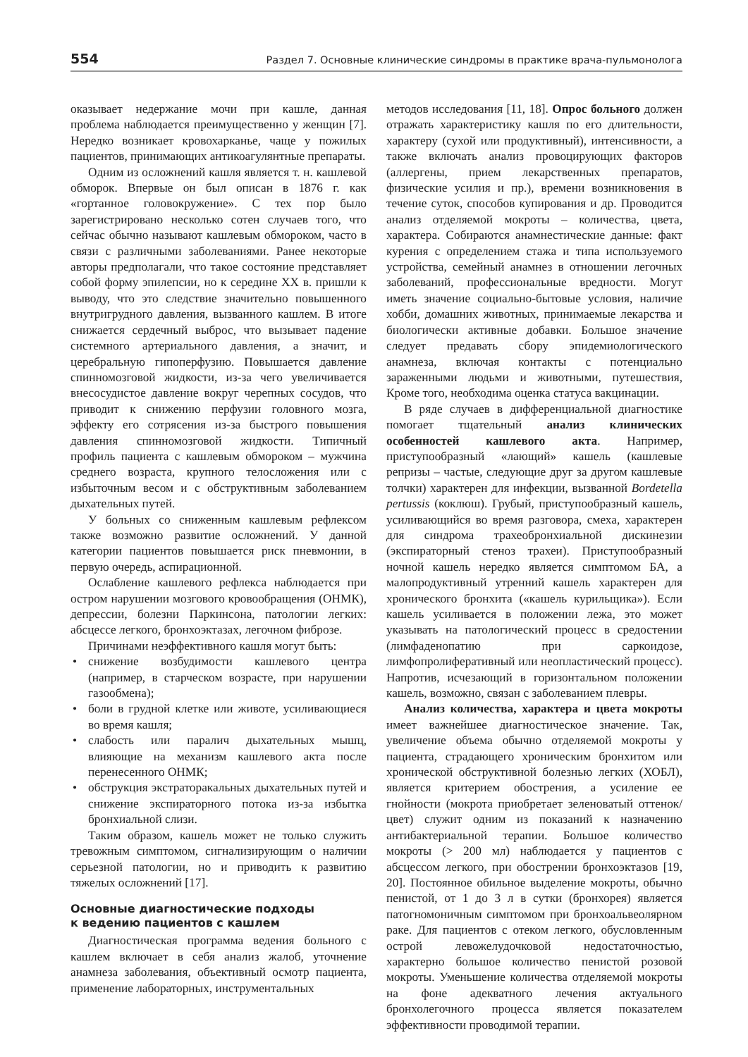554 Раздел 7. Основные клинические синдромы в практике врача-пульмонолога
оказывает недержание мочи при кашле, данная проблема наблюдается преимущественно у женщин [7]. Нередко возникает кровохарканье, чаще у пожилых пациентов, принимающих антикоагулянтные препараты.
Одним из осложнений кашля является т. н. кашлевой обморок. Впервые он был описан в 1876 г. как «гортанное головокружение». С тех пор было зарегистрировано несколько сотен случаев того, что сейчас обычно называют кашлевым обмороком, часто в связи с различными заболеваниями. Ранее некоторые авторы предполагали, что такое состояние представляет собой форму эпилепсии, но к середине XX в. пришли к выводу, что это следствие значительно повышенного внутригрудного давления, вызванного кашлем. В итоге снижается сердечный выброс, что вызывает падение системного артериального давления, а значит, и церебральную гипоперфузию. Повышается давление спинномозговой жидкости, из-за чего увеличивается внесосудистое давление вокруг черепных сосудов, что приводит к снижению перфузии головного мозга, эффекту его сотрясения из-за быстрого повышения давления спинномозговой жидкости. Типичный профиль пациента с кашлевым обмороком – мужчина среднего возраста, крупного телосложения или с избыточным весом и с обструктивным заболеванием дыхательных путей.
У больных со сниженным кашлевым рефлексом также возможно развитие осложнений. У данной категории пациентов повышается риск пневмонии, в первую очередь, аспирационной.
Ослабление кашлевого рефлекса наблюдается при остром нарушении мозгового кровообращения (ОНМК), депрессии, болезни Паркинсона, патологии легких: абсцессе легкого, бронхоэктазах, легочном фиброзе.
Причинами неэффективного кашля могут быть:
• снижение возбудимости кашлевого центра (например, в старческом возрасте, при нарушении газообмена);
• боли в грудной клетке или животе, усиливающиеся во время кашля;
• слабость или паралич дыхательных мышц, влияющие на механизм кашлевого акта после перенесенного ОНМК;
• обструкция экстраторакальных дыхательных путей и снижение экспираторного потока из-за избытка бронхиальной слизи.
Таким образом, кашель может не только служить тревожным симптомом, сигнализирующим о наличии серьезной патологии, но и приводить к развитию тяжелых осложнений [17].
Основные диагностические подходы
к ведению пациентов с кашлем
Диагностическая программа ведения больного с кашлем включает в себя анализ жалоб, уточнение анамнеза заболевания, объективный осмотр пациента, применение лабораторных, инструментальных
методов исследования [11, 18]. Опрос больного должен отражать характеристику кашля по его длительности, характеру (сухой или продуктивный), интенсивности, а также включать анализ провоцирующих факторов (аллергены, прием лекарственных препаратов, физические усилия и пр.), времени возникновения в течение суток, способов купирования и др. Проводится анализ отделяемой мокроты – количества, цвета, характера. Собираются анамнестические данные: факт курения с определением стажа и типа используемого устройства, семейный анамнез в отношении легочных заболеваний, профессиональные вредности. Могут иметь значение социально-бытовые условия, наличие хобби, домашних животных, принимаемые лекарства и биологически активные добавки. Большое значение следует предавать сбору эпидемиологического анамнеза, включая контакты с потенциально зараженными людьми и животными, путешествия, Кроме того, необходима оценка статуса вакцинации.
В ряде случаев в дифференциальной диагностике помогает тщательный анализ клинических особенностей кашлевого акта. Например, приступообразный «лающий» кашель (кашлевые репризы – частые, следующие друг за другом кашлевые толчки) характерен для инфекции, вызванной Bordetella pertussis (коклюш). Грубый, приступообразный кашель, усиливающийся во время разговора, смеха, характерен для синдрома трахеобронхиальной дискинезии (экспираторный стеноз трахеи). Приступообразный ночной кашель нередко является симптомом БА, а малопродуктивный утренний кашель характерен для хронического бронхита («кашель курильщика»). Если кашель усиливается в положении лежа, это может указывать на патологический процесс в средостении (лимфаденопатию при саркоидозе, лимфопролиферативный или неопластический процесс). Напротив, исчезающий в горизонтальном положении кашель, возможно, связан с заболеванием плевры.
Анализ количества, характера и цвета мокроты имеет важнейшее диагностическое значение. Так, увеличение объема обычно отделяемой мокроты у пациента, страдающего хроническим бронхитом или хронической обструктивной болезнью легких (ХОБЛ), является критерием обострения, а усиление ее гнойности (мокрота приобретает зеленоватый оттенок/цвет) служит одним из показаний к назначению антибактериальной терапии. Большое количество мокроты (> 200 мл) наблюдается у пациентов с абсцессом легкого, при обострении бронхоэктазов [19, 20]. Постоянное обильное выделение мокроты, обычно пенистой, от 1 до 3 л в сутки (бронхорея) является патогномоничным симптомом при бронхоальвеолярном раке. Для пациентов с отеком легкого, обусловленным острой левожелудочковой недостаточностью, характерно большое количество пенистой розовой мокроты. Уменьшение количества отделяемой мокроты на фоне адекватного лечения актуального бронхолегочного процесса является показателем эффективности проводимой терапии.